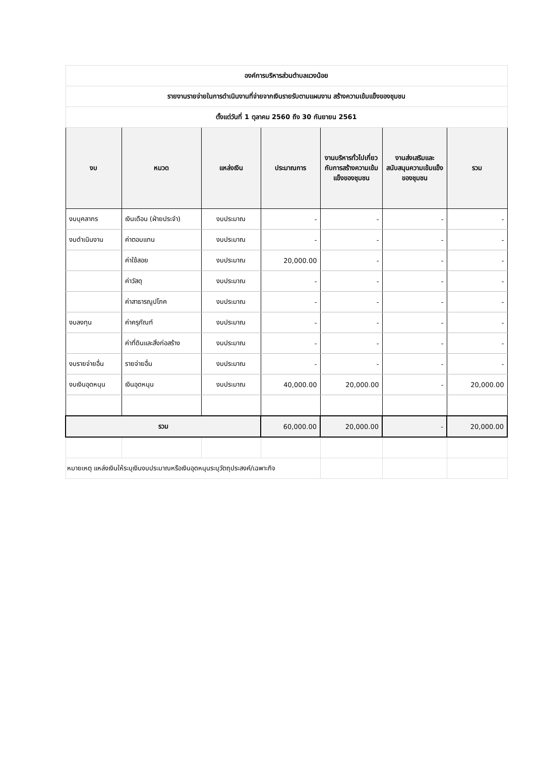| องค์การบริหารส่วนตำบลแวงน้อย | | | | | | |
| รายงานรายจ่ายในการดำเนินงานที่จ่ายจากเงินรายรับตามแผนงาน สร้างความเข้มแข็งของชุมชน | | | | | | |
| ตั้งแต่วันที่ 1 ตุลาคม 2560 ถึง 30 กันยายน 2561 | | | | | | |
| งบ | หมวด | แหล่งเงิน | ประมาณการ | งานบริหารทั่วไปเกี่ยวกับการสร้างความเข้มแข็งของชุมชน | งานส่งเสริมและสนับสนุนความเข้มแข็งของชุมชน | รวม |
| งบบุคลากร | เงินเดือน (ฝ่ายประจำ) | งบประมาณ | - | - | - | - |
| งบดำเนินงาน | ค่าตอบแทน | งบประมาณ | - | - | - | - |
| | ค่าใช้สอย | งบประมาณ | 20,000.00 | - | - | - |
| | ค่าวัสดุ | งบประมาณ | - | - | - | - |
| | ค่าสาธารณูปโภค | งบประมาณ | - | - | - | - |
| งบลงทุน | ค่าครุภัณฑ์ | งบประมาณ | - | - | - | - |
| | ค่าที่ดินและสิ่งก่อสร้าง | งบประมาณ | - | - | - | - |
| งบรายจ่ายอื่น | รายจ่ายอื่น | งบประมาณ | - | - | - | - |
| งบเงินอุดหนุน | เงินอุดหนุน | งบประมาณ | 40,000.00 | 20,000.00 | - | 20,000.00 |
| รวม | | | 60,000.00 | 20,000.00 | - | 20,000.00 |
| หมายเหตุ แหล่งเงินให้ระบุเงินงบประมาณหรือเงินอุดหนุนระบุวัตถุประสงค์/เฉพาะกิจ | | | | | | |